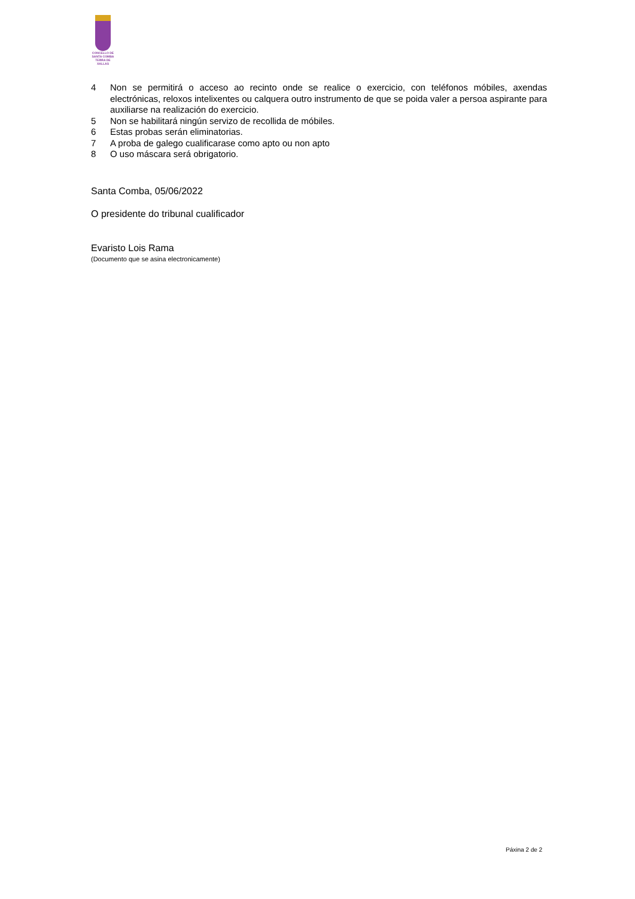CONCELLO DE
SANTA COMBA
TERRA DE XALLAS
4 Non se permitirá o acceso ao recinto onde se realice o exercicio, con teléfonos móbiles, axendas electrónicas, reloxos intelixentes ou calquera outro instrumento de que se poida valer a persoa aspirante para auxiliarse na realización do exercicio.
5 Non se habilitará ningún servizo de recollida de móbiles.
6 Estas probas serán eliminatorias.
7 A proba de galego cualificarase como apto ou non apto
8 O uso máscara será obrigatorio.
Santa Comba, 05/06/2022
O presidente do tribunal cualificador
Evaristo Lois Rama
(Documento que se asina electronicamente)
Páxina 2 de 2